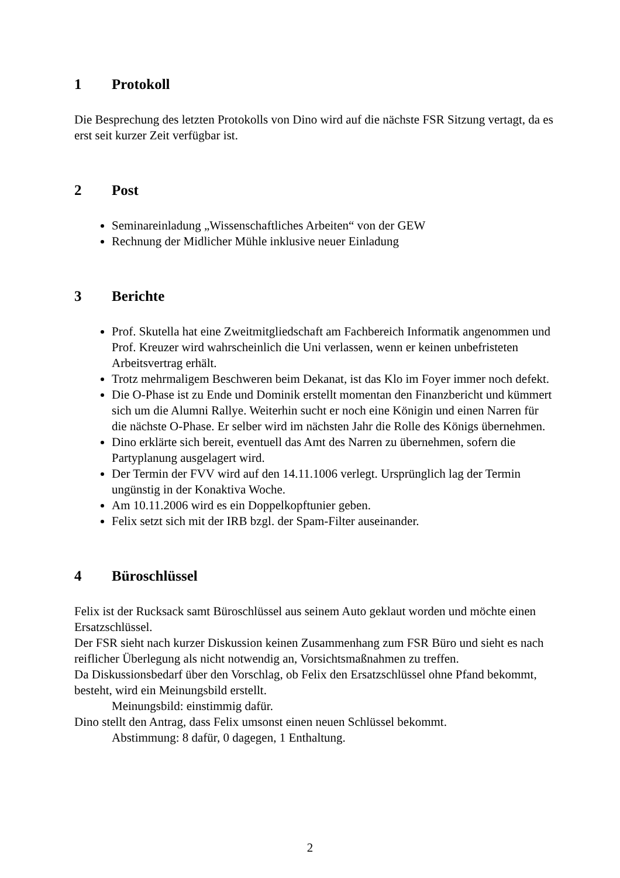1 Protokoll
Die Besprechung des letzten Protokolls von Dino wird auf die nächste FSR Sitzung vertagt, da es erst seit kurzer Zeit verfügbar ist.
2 Post
Seminareinladung „Wissenschaftliches Arbeiten“ von der GEW
Rechnung der Midlicher Mühle inklusive neuer Einladung
3 Berichte
Prof. Skutella hat eine Zweitmitgliedschaft am Fachbereich Informatik angenommen und Prof. Kreuzer wird wahrscheinlich die Uni verlassen, wenn er keinen unbefristeten Arbeitsvertrag erhält.
Trotz mehrmaligem Beschweren beim Dekanat, ist das Klo im Foyer immer noch defekt.
Die O-Phase ist zu Ende und Dominik erstellt momentan den Finanzbericht und kümmert sich um die Alumni Rallye. Weiterhin sucht er noch eine Königin und einen Narren für die nächste O-Phase. Er selber wird im nächsten Jahr die Rolle des Königs übernehmen.
Dino erklärte sich bereit, eventuell das Amt des Narren zu übernehmen, sofern die Partyplanung ausgelagert wird.
Der Termin der FVV wird auf den 14.11.1006 verlegt. Ursprünglich lag der Termin ungünstig in der Konaktiva Woche.
Am 10.11.2006 wird es ein Doppelkopftunier geben.
Felix setzt sich mit der IRB bzgl. der Spam-Filter auseinander.
4 Büroschlüssel
Felix ist der Rucksack samt Büroschlüssel aus seinem Auto geklaut worden und möchte einen Ersatzschlüssel.
Der FSR sieht nach kurzer Diskussion keinen Zusammenhang zum FSR Büro und sieht es nach reiflicher Überlegung als nicht notwendig an, Vorsichtsmaßnahmen zu treffen.
Da Diskussionsbedarf über den Vorschlag, ob Felix den Ersatzschlüssel ohne Pfand bekommt, besteht, wird ein Meinungsbild erstellt.
Meinungsbild: einstimmig dafür.
Dino stellt den Antrag, dass Felix umsonst einen neuen Schlüssel bekommt.
Abstimmung: 8 dafür, 0 dagegen, 1 Enthaltung.
2